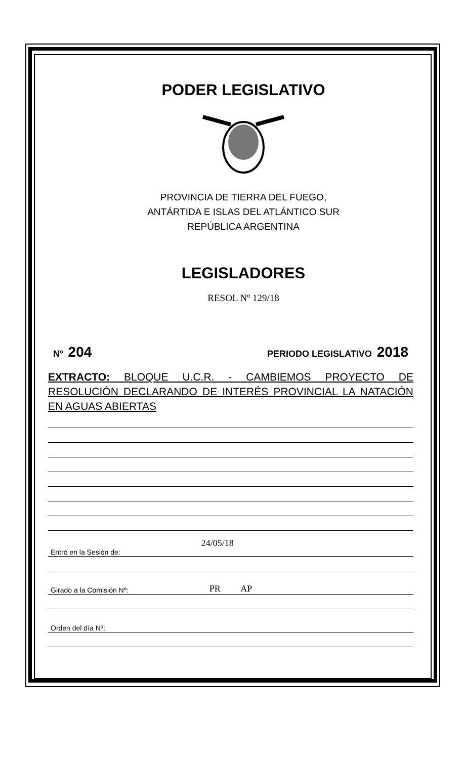PODER LEGISLATIVO
PROVINCIA DE TIERRA DEL FUEGO,
ANTÁRTIDA E ISLAS DEL ATLÁNTICO SUR
REPÚBLICA ARGENTINA
LEGISLADORES
RESOL Nº 129/18
Nº 204 PERIODO LEGISLATIVO 2018
EXTRACTO: BLOQUE U.C.R. - CAMBIEMOS PROYECTO DE RESOLUCIÓN DECLARANDO DE INTERÉS PROVINCIAL LA NATACIÓN EN AGUAS ABIERTAS
Entró en la Sesión de: 24/05/18
Girado a la Comisión Nº: PR AP
Orden del día Nº: